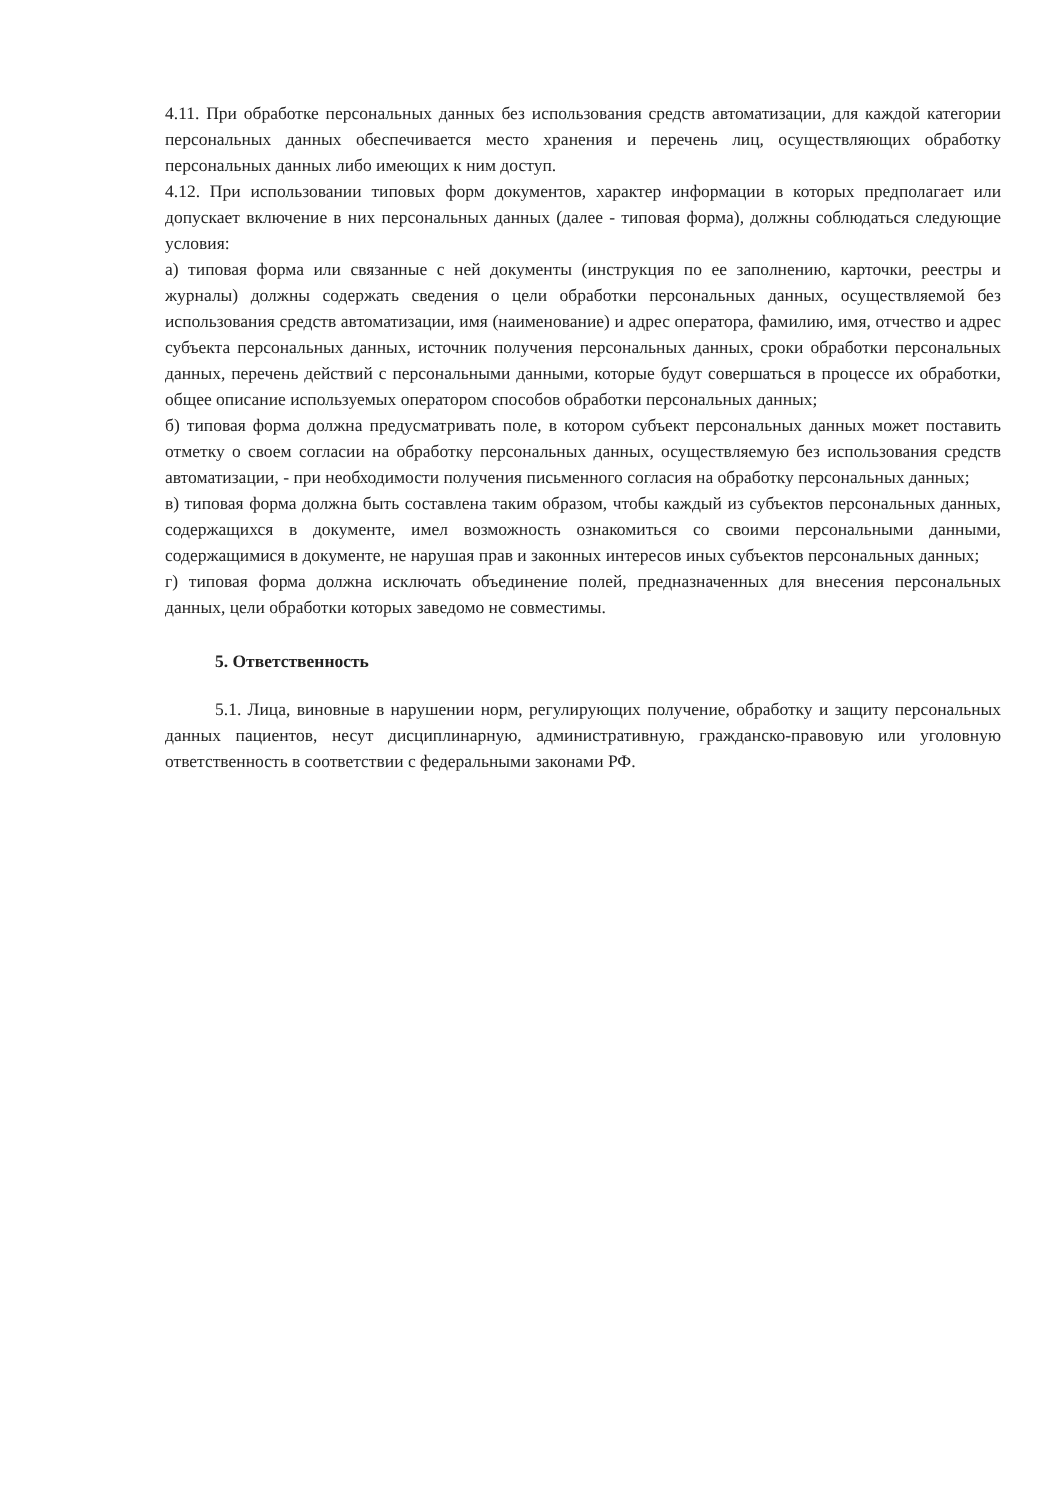4.11. При обработке персональных данных без использования средств автоматизации, для каждой категории персональных данных обеспечивается место хранения и перечень лиц, осуществляющих обработку персональных данных либо имеющих к ним доступ.
4.12. При использовании типовых форм документов, характер информации в которых предполагает или допускает включение в них персональных данных (далее - типовая форма), должны соблюдаться следующие условия:
а) типовая форма или связанные с ней документы (инструкция по ее заполнению, карточки, реестры и журналы) должны содержать сведения о цели обработки персональных данных, осуществляемой без использования средств автоматизации, имя (наименование) и адрес оператора, фамилию, имя, отчество и адрес субъекта персональных данных, источник получения персональных данных, сроки обработки персональных данных, перечень действий с персональными данными, которые будут совершаться в процессе их обработки, общее описание используемых оператором способов обработки персональных данных;
б) типовая форма должна предусматривать поле, в котором субъект персональных данных может поставить отметку о своем согласии на обработку персональных данных, осуществляемую без использования средств автоматизации, - при необходимости получения письменного согласия на обработку персональных данных;
в) типовая форма должна быть составлена таким образом, чтобы каждый из субъектов персональных данных, содержащихся в документе, имел возможность ознакомиться со своими персональными данными, содержащимися в документе, не нарушая прав и законных интересов иных субъектов персональных данных;
г) типовая форма должна исключать объединение полей, предназначенных для внесения персональных данных, цели обработки которых заведомо не совместимы.
5. Ответственность
5.1. Лица, виновные в нарушении норм, регулирующих получение, обработку и защиту персональных данных пациентов, несут дисциплинарную, административную, гражданско-правовую или уголовную ответственность в соответствии с федеральными законами РФ.